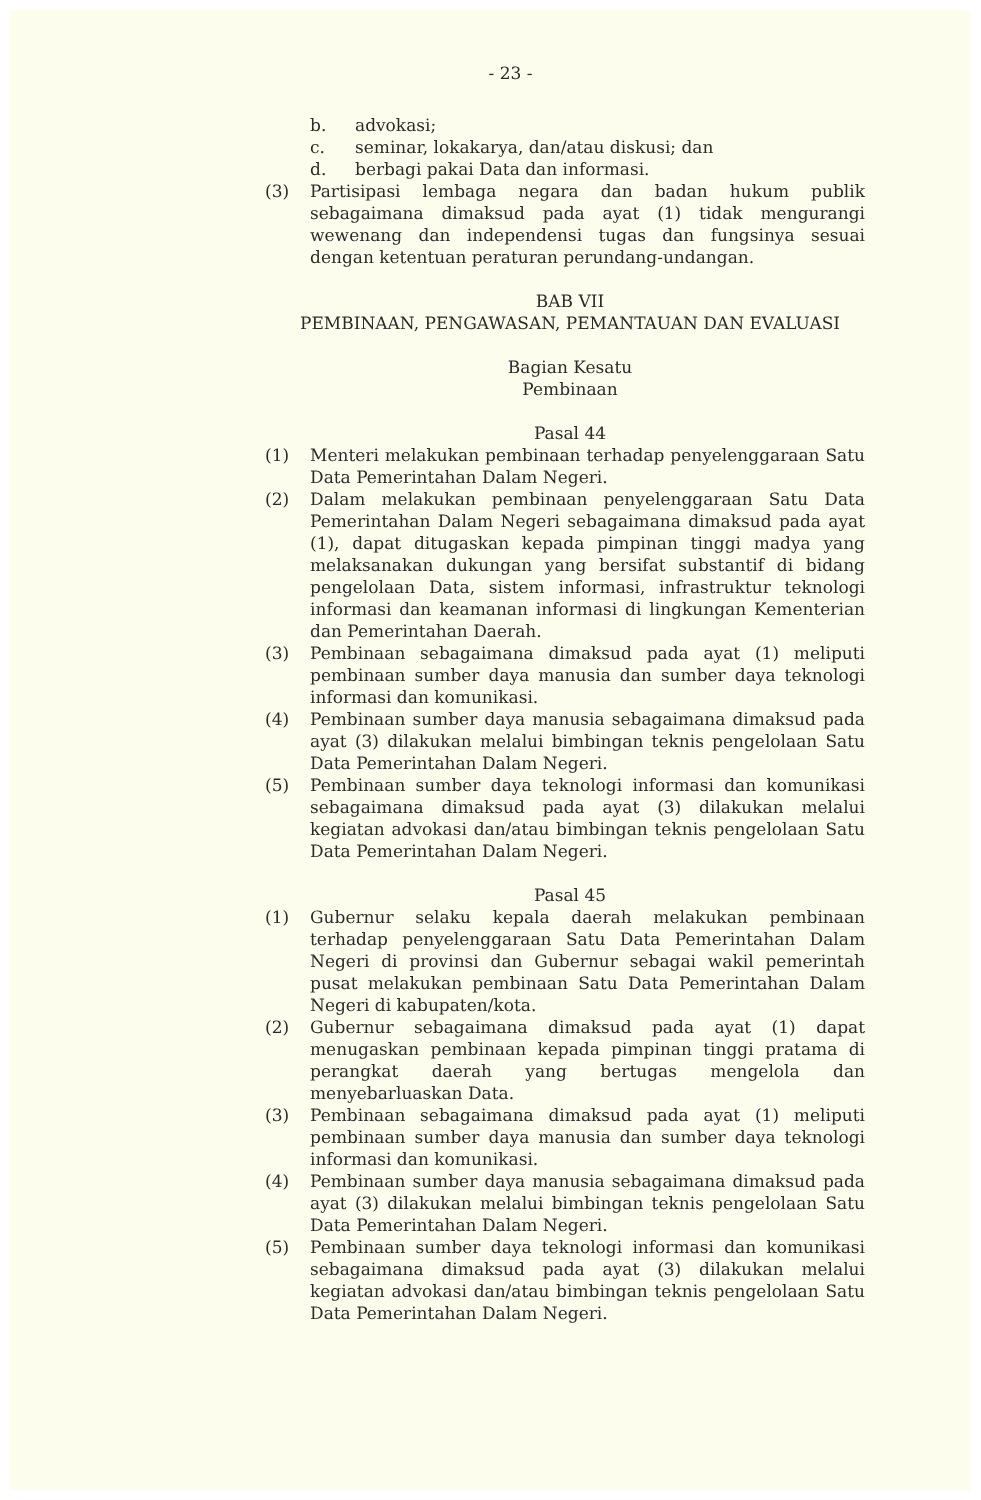- 23 -
b. advokasi;
c. seminar, lokakarya, dan/atau diskusi; dan
d. berbagi pakai Data dan informasi.
(3) Partisipasi lembaga negara dan badan hukum publik sebagaimana dimaksud pada ayat (1) tidak mengurangi wewenang dan independensi tugas dan fungsinya sesuai dengan ketentuan peraturan perundang-undangan.
BAB VII
PEMBINAAN, PENGAWASAN, PEMANTAUAN DAN EVALUASI
Bagian Kesatu
Pembinaan
Pasal 44
(1) Menteri melakukan pembinaan terhadap penyelenggaraan Satu Data Pemerintahan Dalam Negeri.
(2) Dalam melakukan pembinaan penyelenggaraan Satu Data Pemerintahan Dalam Negeri sebagaimana dimaksud pada ayat (1), dapat ditugaskan kepada pimpinan tinggi madya yang melaksanakan dukungan yang bersifat substantif di bidang pengelolaan Data, sistem informasi, infrastruktur teknologi informasi dan keamanan informasi di lingkungan Kementerian dan Pemerintahan Daerah.
(3) Pembinaan sebagaimana dimaksud pada ayat (1) meliputi pembinaan sumber daya manusia dan sumber daya teknologi informasi dan komunikasi.
(4) Pembinaan sumber daya manusia sebagaimana dimaksud pada ayat (3) dilakukan melalui bimbingan teknis pengelolaan Satu Data Pemerintahan Dalam Negeri.
(5) Pembinaan sumber daya teknologi informasi dan komunikasi sebagaimana dimaksud pada ayat (3) dilakukan melalui kegiatan advokasi dan/atau bimbingan teknis pengelolaan Satu Data Pemerintahan Dalam Negeri.
Pasal 45
(1) Gubernur selaku kepala daerah melakukan pembinaan terhadap penyelenggaraan Satu Data Pemerintahan Dalam Negeri di provinsi dan Gubernur sebagai wakil pemerintah pusat melakukan pembinaan Satu Data Pemerintahan Dalam Negeri di kabupaten/kota.
(2) Gubernur sebagaimana dimaksud pada ayat (1) dapat menugaskan pembinaan kepada pimpinan tinggi pratama di perangkat daerah yang bertugas mengelola dan menyebarluaskan Data.
(3) Pembinaan sebagaimana dimaksud pada ayat (1) meliputi pembinaan sumber daya manusia dan sumber daya teknologi informasi dan komunikasi.
(4) Pembinaan sumber daya manusia sebagaimana dimaksud pada ayat (3) dilakukan melalui bimbingan teknis pengelolaan Satu Data Pemerintahan Dalam Negeri.
(5) Pembinaan sumber daya teknologi informasi dan komunikasi sebagaimana dimaksud pada ayat (3) dilakukan melalui kegiatan advokasi dan/atau bimbingan teknis pengelolaan Satu Data Pemerintahan Dalam Negeri.